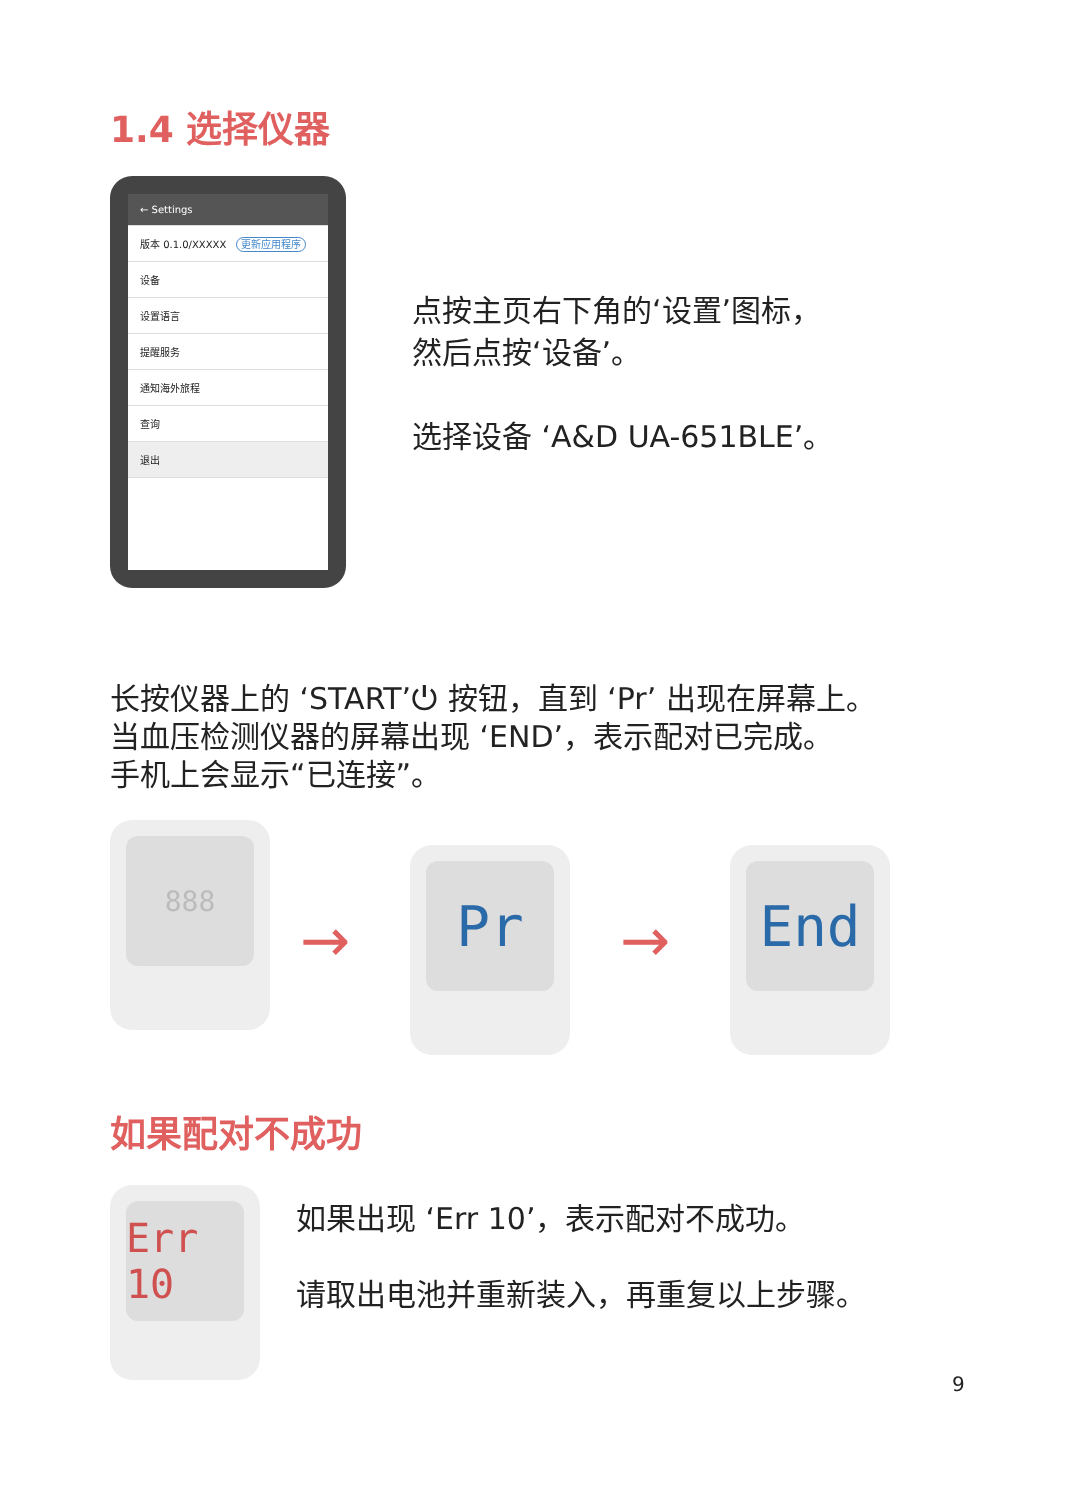1.4 选择仪器
← Settings
版本 0.1.0/XXXXX　更新应用程序
设备
设置语言
提醒服务
通知海外旅程
查询
退出
点按主页右下角的‘设置’图标，
然后点按‘设备’。
选择设备 ‘A&D UA-651BLE’。
长按仪器上的 ‘START’⏻ 按钮，直到 ‘Pr’ 出现在屏幕上。
当血压检测仪器的屏幕出现 ‘END’，表示配对已完成。
手机上会显示“已连接”。
888
→
Pr
→
End
如果配对不成功
Err 10
如果出现 ‘Err 10’，表示配对不成功。
请取出电池并重新装入，再重复以上步骤。
9